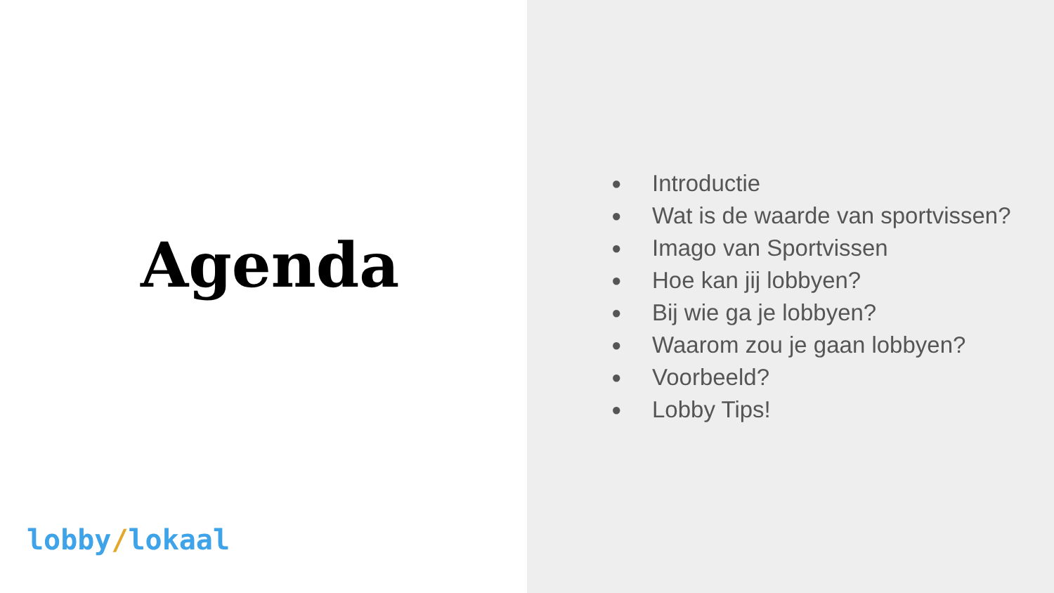Agenda
lobby/lokaal
● Introductie
● Wat is de waarde van sportvissen?
● Imago van Sportvissen
● Hoe kan jij lobbyen?
● Bij wie ga je lobbyen?
● Waarom zou je gaan lobbyen?
● Voorbeeld?
● Lobby Tips!